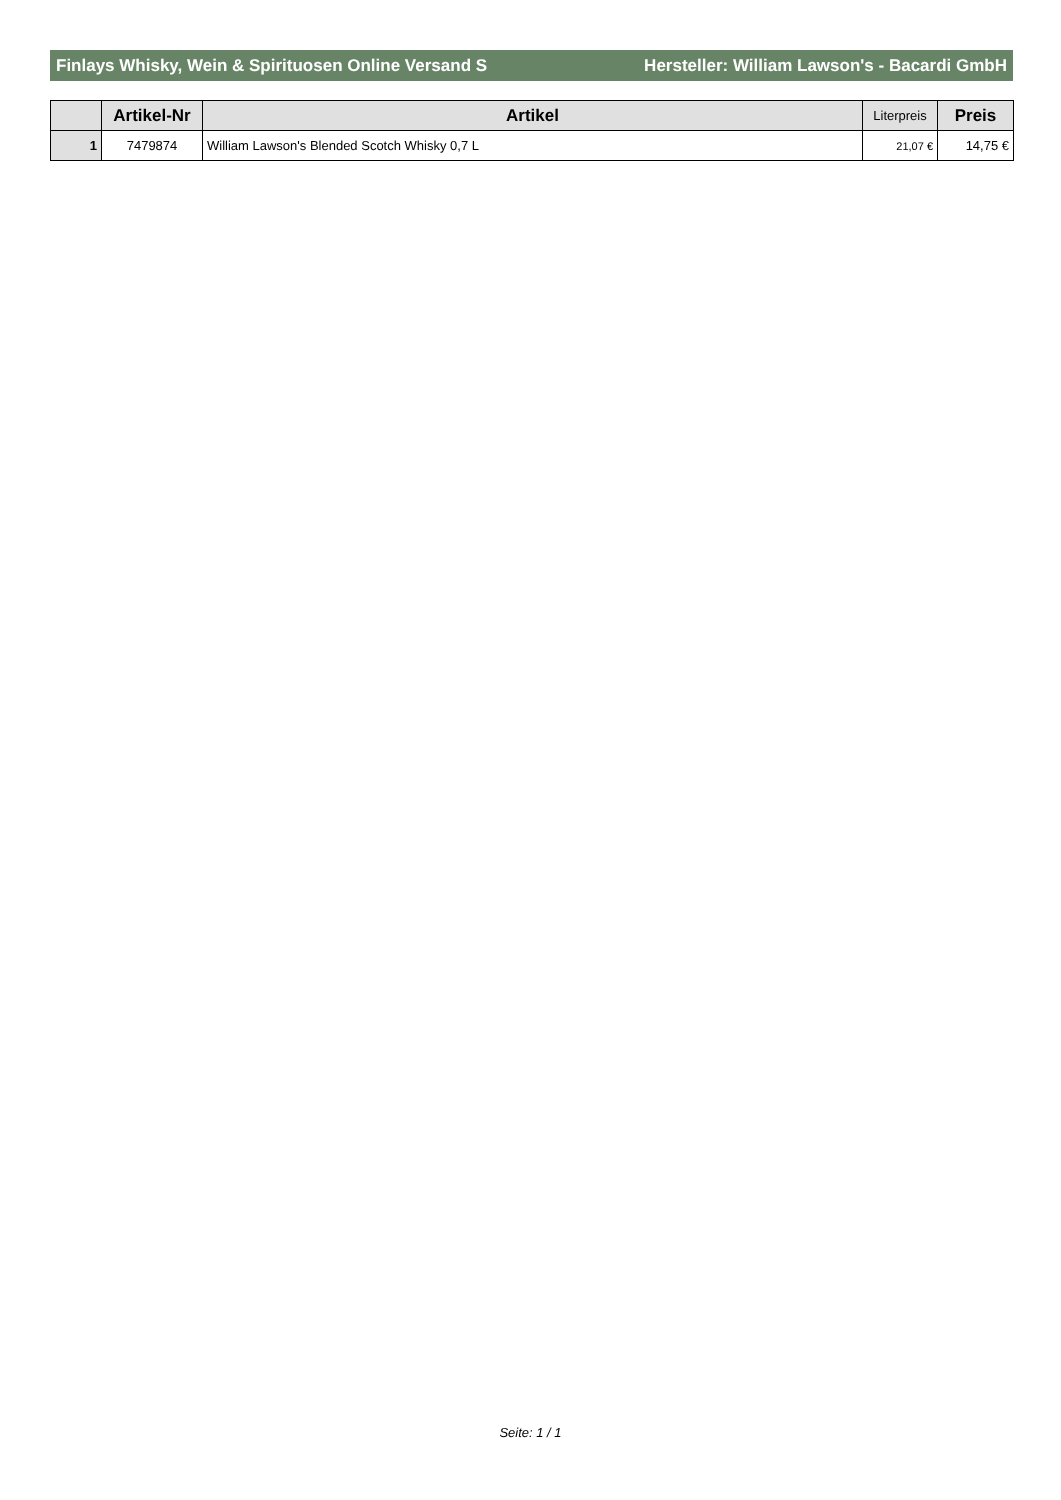Finlays Whisky, Wein & Spirituosen Online Versand S Hersteller: William Lawson's - Bacardi GmbH
| | Artikel-Nr | Artikel | Literpreis | Preis |
| --- | --- | --- | --- | --- |
| 1 | 7479874 | William Lawson's Blended Scotch Whisky 0,7 L | 21,07 € | 14,75 € |
Seite: 1 / 1